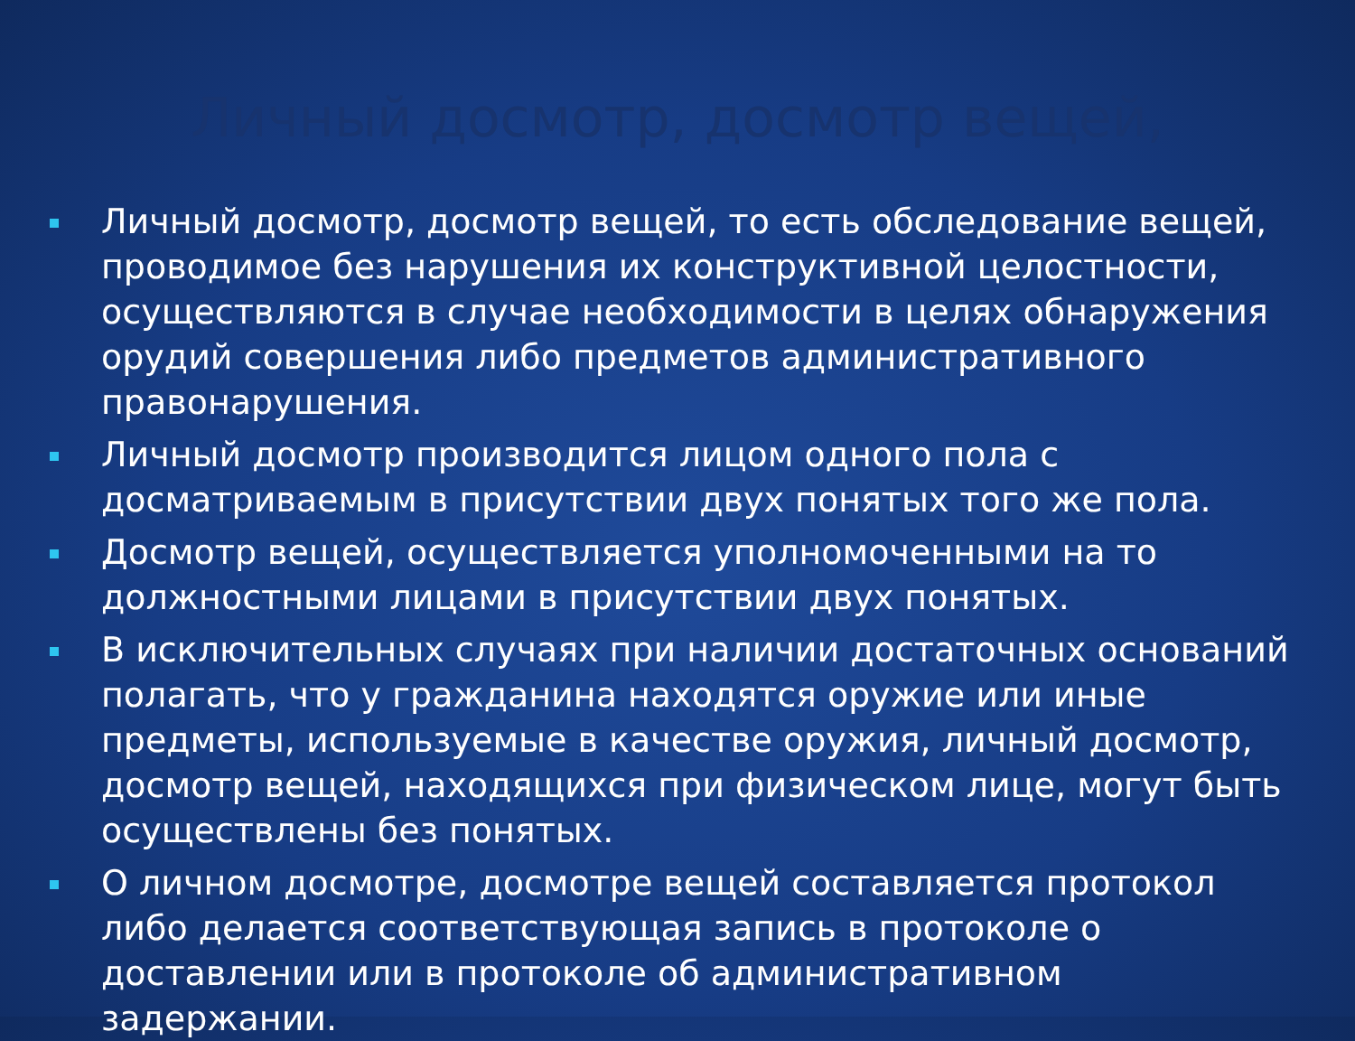Личный досмотр, досмотр вещей,
Личный досмотр, досмотр вещей, то есть обследование вещей, проводимое без нарушения их конструктивной целостности, осуществляются в случае необходимости в целях обнаружения орудий совершения либо предметов административного правонарушения.
Личный досмотр производится лицом одного пола с досматриваемым в присутствии двух понятых того же пола.
Досмотр вещей, осуществляется уполномоченными на то должностными лицами в присутствии двух понятых.
В исключительных случаях при наличии достаточных оснований полагать, что у гражданина находятся оружие или иные предметы, используемые в качестве оружия, личный досмотр, досмотр вещей, находящихся при физическом лице, могут быть осуществлены без понятых.
О личном досмотре, досмотре вещей составляется протокол либо делается соответствующая запись в протоколе о доставлении или в протоколе об административном задержании.